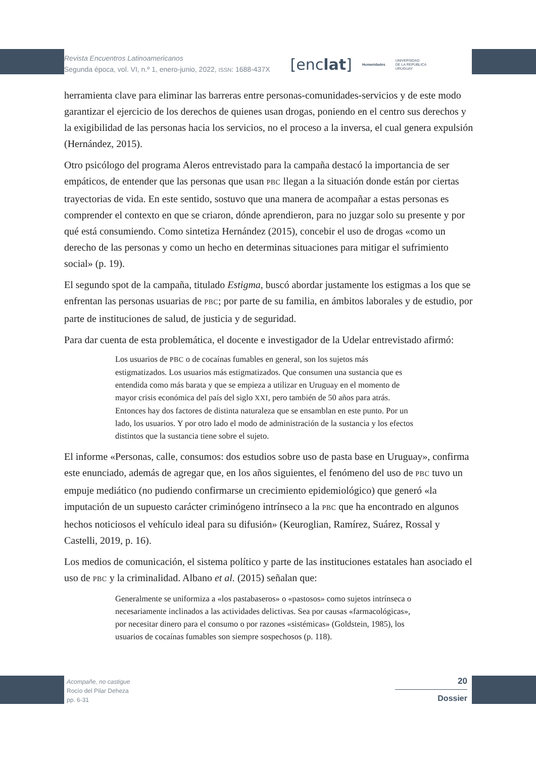Revista Encuentros Latinoamericanos
Segunda época, vol. VI, n.º 1, enero-junio, 2022, ISSN: 1688-437X
[enclat] Humanidades UNIVERSIDAD
DE LA REPÚBLICA
URUGUAY
herramienta clave para eliminar las barreras entre personas-comunidades-servicios y de este modo garantizar el ejercicio de los derechos de quienes usan drogas, poniendo en el centro sus derechos y la exigibilidad de las personas hacia los servicios, no el proceso a la inversa, el cual genera expulsión (Hernández, 2015).
Otro psicólogo del programa Aleros entrevistado para la campaña destacó la importancia de ser empáticos, de entender que las personas que usan PBC llegan a la situación donde están por ciertas trayectorias de vida. En este sentido, sostuvo que una manera de acompañar a estas personas es comprender el contexto en que se criaron, dónde aprendieron, para no juzgar solo su presente y por qué está consumiendo. Como sintetiza Hernández (2015), concebir el uso de drogas «como un derecho de las personas y como un hecho en determinas situaciones para mitigar el sufrimiento social» (p. 19).
El segundo spot de la campaña, titulado Estigma, buscó abordar justamente los estigmas a los que se enfrentan las personas usuarias de PBC; por parte de su familia, en ámbitos laborales y de estudio, por parte de instituciones de salud, de justicia y de seguridad.
Para dar cuenta de esta problemática, el docente e investigador de la Udelar entrevistado afirmó:
Los usuarios de PBC o de cocaínas fumables en general, son los sujetos más estigmatizados. Los usuarios más estigmatizados. Que consumen una sustancia que es entendida como más barata y que se empieza a utilizar en Uruguay en el momento de mayor crisis económica del país del siglo XXI, pero también de 50 años para atrás. Entonces hay dos factores de distinta naturaleza que se ensamblan en este punto. Por un lado, los usuarios. Y por otro lado el modo de administración de la sustancia y los efectos distintos que la sustancia tiene sobre el sujeto.
El informe «Personas, calle, consumos: dos estudios sobre uso de pasta base en Uruguay», confirma este enunciado, además de agregar que, en los años siguientes, el fenómeno del uso de PBC tuvo un empuje mediático (no pudiendo confirmarse un crecimiento epidemiológico) que generó «la imputación de un supuesto carácter criminógeno intrínseco a la PBC que ha encontrado en algunos hechos noticiosos el vehículo ideal para su difusión» (Keuroglian, Ramírez, Suárez, Rossal y Castelli, 2019, p. 16).
Los medios de comunicación, el sistema político y parte de las instituciones estatales han asociado el uso de PBC y la criminalidad. Albano et al. (2015) señalan que:
Generalmente se uniformiza a «los pastabaseros» o «pastosos» como sujetos intrínseca o necesariamente inclinados a las actividades delictivas. Sea por causas «farmacológicas», por necesitar dinero para el consumo o por razones «sistémicas» (Goldstein, 1985), los usuarios de cocaínas fumables son siempre sospechosos (p. 118).
Acompañe, no castigue
Rocío del Pilar Deheza
pp. 6-31
20
Dossier